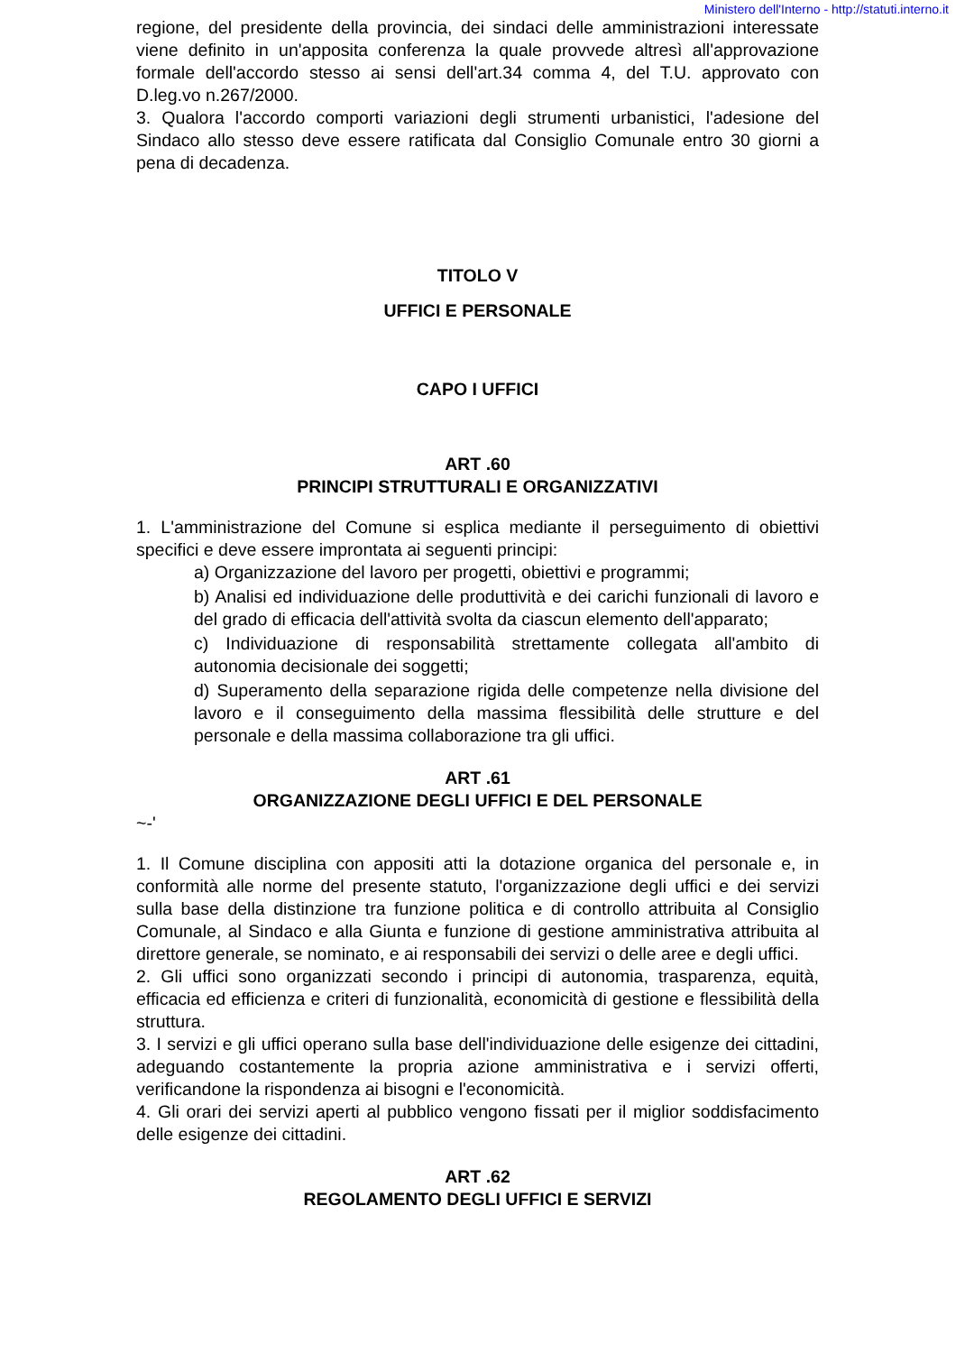Ministero dell'Interno - http://statuti.interno.it
regione, del presidente della provincia, dei sindaci delle amministrazioni interessate viene definito in un'apposita conferenza la quale provvede altresì all'approvazione formale dell'accordo stesso ai sensi dell'art.34 comma 4, del T.U. approvato con D.leg.vo n.267/2000.
3. Qualora l'accordo comporti variazioni degli strumenti urbanistici, l'adesione del Sindaco allo stesso deve essere ratificata dal Consiglio Comunale entro 30 giorni a pena di decadenza.
TITOLO V
UFFICI E PERSONALE
CAPO I UFFICI
ART .60
PRINCIPI STRUTTURALI E ORGANIZZATIVI
1. L'amministrazione del Comune si esplica mediante il perseguimento di obiettivi specifici e deve essere improntata ai seguenti principi:
a) Organizzazione del lavoro per progetti, obiettivi e programmi;
b) Analisi ed individuazione delle produttività e dei carichi funzionali di lavoro e del grado di efficacia dell'attività svolta da ciascun elemento dell'apparato;
c) Individuazione di responsabilità strettamente collegata all'ambito di autonomia decisionale dei soggetti;
d) Superamento della separazione rigida delle competenze nella divisione del lavoro e il conseguimento della massima flessibilità delle strutture e del personale e della massima collaborazione tra gli uffici.
ART .61
ORGANIZZAZIONE DEGLI UFFICI E DEL PERSONALE
~-'
1. Il Comune disciplina con appositi atti la dotazione organica del personale e, in conformità alle norme del presente statuto, l'organizzazione degli uffici e dei servizi sulla base della distinzione tra funzione politica e di controllo attribuita al Consiglio Comunale, al Sindaco e alla Giunta e funzione di gestione amministrativa attribuita al direttore generale, se nominato, e ai responsabili dei servizi o delle aree e degli uffici.
2. Gli uffici sono organizzati secondo i principi di autonomia, trasparenza, equità, efficacia ed efficienza e criteri di funzionalità, economicità di gestione e flessibilità della struttura.
3. I servizi e gli uffici operano sulla base dell'individuazione delle esigenze dei cittadini, adeguando costantemente la propria azione amministrativa e i servizi offerti, verificandone la rispondenza ai bisogni e l'economicità.
4. Gli orari dei servizi aperti al pubblico vengono fissati per il miglior soddisfacimento delle esigenze dei cittadini.
ART .62
REGOLAMENTO DEGLI UFFICI E SERVIZI